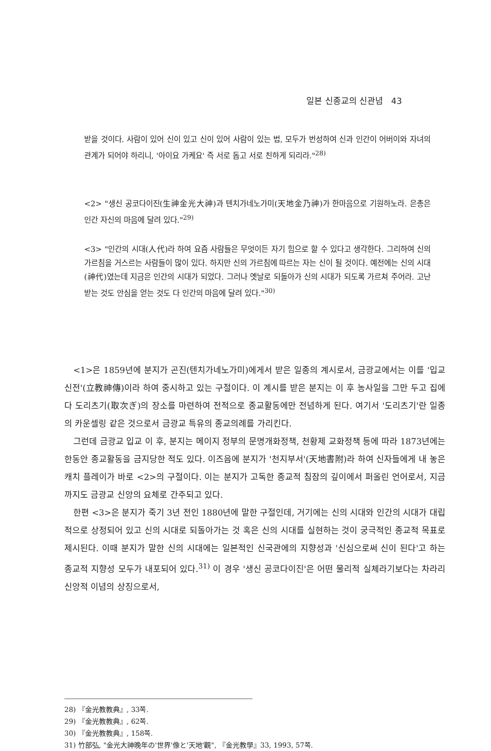일본 신종교의 신관념 43
받을 것이다. 사람이 있어 신이 있고 신이 있어 사람이 있는 법, 모두가 번성하여 신과 인간이 어버이와 자녀의 관계가 되어야 하리니, '아이요 가케요' 즉 서로 돕고 서로 친하게 되리라."<sup>28)</sup>
<2> "생신 공코다이진(生神金光大神)과 텐치가네노가미(天地金乃神)가 한마음으로 기원하노라. 은총은 인간 자신의 마음에 달려 있다."<sup>29)</sup>
<3> "인간의 시대(人代)라 하여 요즘 사람들은 무엇이든 자기 힘으로 할 수 있다고 생각한다. 그리하여 신의 가르침을 거스르는 사람들이 많이 있다. 하지만 신의 가르침에 따르는 자는 신이 될 것이다. 예전에는 신의 시대(神代)였는데 지금은 인간의 시대가 되었다. 그러나 옛날로 되돌아가 신의 시대가 되도록 가르쳐 주어라. 고난받는 것도 안심을 얻는 것도 다 인간의 마음에 달려 있다."<sup>30)</sup>
<1>은 1859년에 분지가 곤진(텐치가네노가미)에게서 받은 일종의 계시로서, 금광교에서는 이를 '입교신전'(立教神傳)이라 하여 중시하고 있는 구절이다. 이 계시를 받은 분지는 이 후 농사일을 그만 두고 집에다 도리츠기(取次ぎ)의 장소를 마련하여 전적으로 종교활동에만 전념하게 된다. 여기서 '도리츠기'란 일종의 카운셀링 같은 것으로서 금광교 특유의 종교의례를 가리킨다.
그런데 금광교 입교 이 후, 분지는 메이지 정부의 문명개화정책, 천황제 교화정책 등에 따라 1873년에는 한동안 종교활동을 금지당한 적도 있다. 이즈음에 분지가 '천지부서'(天地書附)라 하여 신자들에게 내 놓은 캐치 플레이가 바로 <2>의 구절이다. 이는 분지가 고독한 종교적 침잠의 깊이에서 퍼올린 언어로서, 지금까지도 금광교 신앙의 요체로 간주되고 있다.
한편 <3>은 분지가 죽기 3년 전인 1880년에 말한 구절인데, 거기에는 신의 시대와 인간의 시대가 대립적으로 상정되어 있고 신의 시대로 되돌아가는 것 혹은 신의 시대를 실현하는 것이 궁극적인 종교적 목표로 제시된다. 이때 분지가 말한 신의 시대에는 일본적인 신국관에의 지향성과 '신심으로써 신이 된다'고 하는 종교적 지향성 모두가 내포되어 있다.<sup>31)</sup> 이 경우 '생신 공코다이진'은 어떤 물리적 실체라기보다는 차라리 신앙적 이념의 상징으로서,
28) 『金光教教典』, 33쪽.
29) 『金光教教典』, 62쪽.
30) 『金光教教典』, 158쪽.
31) 竹部弘, "金光大神晩年の'世界'像と'天地'觀", 『金光教學』33, 1993, 57쪽.